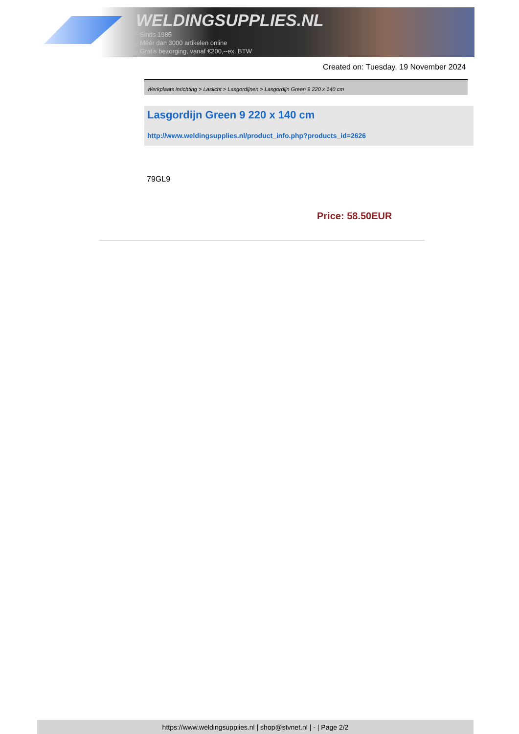WELDINGSUPPLIES.NL
- Sinds 1985
- Méér dan 3000 artikelen online
- Gratis bezorging, vanaf €200,--ex. BTW
Created on: Tuesday, 19 November 2024
Werkplaats inrichting > Laslicht > Lasgordijnen > Lasgordijn Green 9 220 x 140 cm
Lasgordijn Green 9 220 x 140 cm
http://www.weldingsupplies.nl/product_info.php?products_id=2626
79GL9
Price: 58.50EUR
https://www.weldingsupplies.nl | shop@stvnet.nl | - | Page 2/2